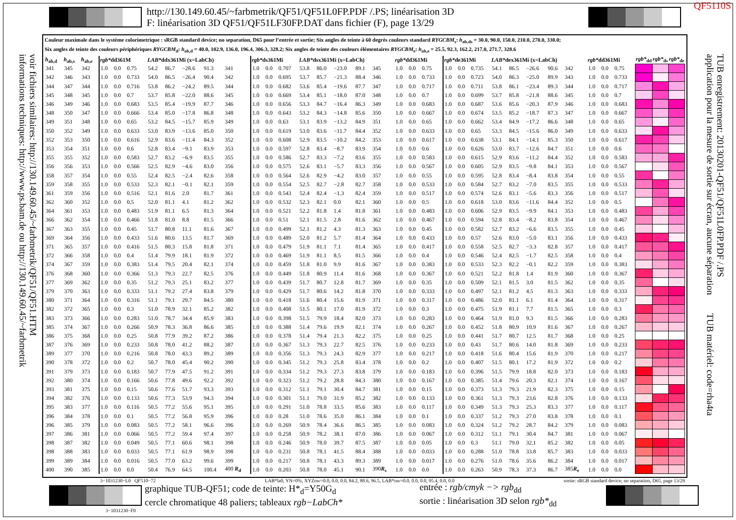http://130.149.60.45/~farbmetrik/QF51/QF51L0FP.PDF /.PS; linéarisation 3D
F: linéarisation 3D QF51/QF51LF30FP.DAT dans fichier (F), page 13/29
QF5110S
voir fichiers similaires: http://130.149.60.45/~farbmetrik/QF51/QF51.HTM
informations techniques: http://www.ps.bam.de ou http://130.149.60.45/~farbmetrik
Couleur maximale dans le système colorimetrique : sRGB standard device; no separation, D65 pour l’entrée et sortie; Six angles de teinte à 60 degrès couleurs standard RYGCBM<sub>s</sub>: h<sub>ab,ds</sub> = 30.0, 90.0, 150.0, 210.0, 270.0, 330.0;
Six angles de teinte des couleurs périphériques RYGCBM<sub>d</sub>: h<sub>ab,d</sub> = 40.0, 102.9, 136.0, 196.4, 306.3, 328.2; Six angles de teinte des couleurs élémentaires RYGCBM<sub>e</sub>: h<sub>ab,e</sub> = 25.5, 92.3, 162.2, 217.0, 271.7, 328.6
| h<sub>ab,d</sub> | h<sub>ab,s</sub> | h<sub>ab,e</sub> | rgb* dd361M | | | LAB* ddx361Mi (x=LabCh) | | | | | rgb* ds361Mi | | | LAB* dsx361Mi (x=LabCh) | | | | | rgb* dd361Mi | | | rgb* de361Mi | | | LAB* dex361Mi (x=LabCh) | | | | | rgb* dd361Mi | | | rgb*<sub>dd</sub> | rgb*<sub>ds</sub> | rgb*<sub>de</sub> |
| --- | --- | --- | --- | --- | --- | --- | --- | --- | --- | --- | --- | --- | --- | --- | --- | --- | --- | --- | --- | --- | --- | --- | --- | --- | --- | --- | --- | --- | --- | --- | --- | --- | --- | --- | --- |
| 341 | 345 | 342 | 1.0 | 0.0 | 0.75 | 54.2 | 86.7 | −28.6 | 91.3 | 341 | 1.0 | 0.0 | 0.707 | 53.8 | 86.0 | −23.0 | 89.1 | 345 | 1.0 | 0.0 | 0.75 | 1.0 | 0.0 | 0.735 | 54.1 | 86.5 | −26.6 | 90.6 | 342 | 1.0 | 0.0 | 0.75 | | | |
| 342 | 346 | 343 | 1.0 | 0.0 | 0.733 | 54.0 | 86.5 | −26.4 | 90.4 | 342 | 1.0 | 0.0 | 0.695 | 53.7 | 85.7 | −21.3 | 88.4 | 346 | 1.0 | 0.0 | 0.733 | 1.0 | 0.0 | 0.723 | 54.0 | 86.3 | −25.0 | 89.9 | 343 | 1.0 | 0.0 | 0.733 | | | |
| 344 | 347 | 344 | 1.0 | 0.0 | 0.716 | 53.8 | 86.2 | −24.2 | 89.5 | 344 | 1.0 | 0.0 | 0.682 | 53.6 | 85.4 | −19.6 | 87.7 | 347 | 1.0 | 0.0 | 0.717 | 1.0 | 0.0 | 0.711 | 53.8 | 86.1 | −23.4 | 89.3 | 344 | 1.0 | 0.0 | 0.717 | | | |
| 345 | 348 | 345 | 1.0 | 0.0 | 0.7 | 53.7 | 85.8 | −22.0 | 88.6 | 345 | 1.0 | 0.0 | 0.669 | 53.4 | 85.1 | −18.0 | 87.0 | 348 | 1.0 | 0.0 | 0.7 | 1.0 | 0.0 | 0.699 | 53.7 | 85.8 | −21.8 | 88.6 | 345 | 1.0 | 0.0 | 0.7 | | | |
| 346 | 349 | 346 | 1.0 | 0.0 | 0.683 | 53.5 | 85.4 | −19.9 | 87.7 | 346 | 1.0 | 0.0 | 0.656 | 53.3 | 84.7 | −16.4 | 86.3 | 349 | 1.0 | 0.0 | 0.683 | 1.0 | 0.0 | 0.687 | 53.6 | 85.6 | −20.3 | 87.9 | 346 | 1.0 | 0.0 | 0.683 | | | |
| 348 | 350 | 347 | 1.0 | 0.0 | 0.666 | 53.4 | 85.0 | −17.8 | 86.8 | 348 | 1.0 | 0.0 | 0.643 | 53.2 | 84.3 | −14.8 | 85.6 | 350 | 1.0 | 0.0 | 0.667 | 1.0 | 0.0 | 0.674 | 53.5 | 85.2 | −18.7 | 87.3 | 347 | 1.0 | 0.0 | 0.667 | | | |
| 349 | 351 | 348 | 1.0 | 0.0 | 0.65 | 53.2 | 84.5 | −15.7 | 85.9 | 349 | 1.0 | 0.0 | 0.63 | 53.1 | 83.9 | −13.2 | 84.9 | 351 | 1.0 | 0.0 | 0.65 | 1.0 | 0.0 | 0.662 | 53.4 | 84.9 | −17.2 | 86.6 | 348 | 1.0 | 0.0 | 0.65 | | | |
| 350 | 352 | 349 | 1.0 | 0.0 | 0.633 | 53.0 | 83.9 | −13.6 | 85.0 | 350 | 1.0 | 0.0 | 0.619 | 53.0 | 83.6 | −11.7 | 84.4 | 352 | 1.0 | 0.0 | 0.633 | 1.0 | 0.0 | 0.65 | 53.3 | 84.5 | −15.6 | 86.0 | 349 | 1.0 | 0.0 | 0.633 | | | |
| 352 | 353 | 350 | 1.0 | 0.0 | 0.616 | 52.9 | 83.6 | −11.4 | 84.3 | 352 | 1.0 | 0.0 | 0.608 | 52.9 | 83.5 | −10.2 | 84.2 | 353 | 1.0 | 0.0 | 0.617 | 1.0 | 0.0 | 0.638 | 53.1 | 84.1 | −14.1 | 85.3 | 350 | 1.0 | 0.0 | 0.617 | | | |
| 353 | 354 | 351 | 1.0 | 0.0 | 0.6 | 52.8 | 83.4 | −9.1 | 83.9 | 353 | 1.0 | 0.0 | 0.597 | 52.8 | 83.4 | −8.7 | 83.9 | 354 | 1.0 | 0.0 | 0.6 | 1.0 | 0.0 | 0.626 | 53.0 | 83.7 | −12.6 | 84.7 | 351 | 1.0 | 0.0 | 0.6 | | | |
| 355 | 355 | 352 | 1.0 | 0.0 | 0.583 | 52.7 | 83.2 | −6.9 | 83.5 | 355 | 1.0 | 0.0 | 0.586 | 52.7 | 83.3 | −7.2 | 83.6 | 355 | 1.0 | 0.0 | 0.583 | 1.0 | 0.0 | 0.615 | 52.9 | 83.6 | −11.2 | 84.4 | 352 | 1.0 | 0.0 | 0.583 | | | |
| 356 | 356 | 353 | 1.0 | 0.0 | 0.566 | 52.5 | 82.9 | −4.6 | 83.0 | 356 | 1.0 | 0.0 | 0.575 | 52.6 | 83.1 | −5.7 | 83.3 | 356 | 1.0 | 0.0 | 0.567 | 1.0 | 0.0 | 0.605 | 52.9 | 83.5 | −9.8 | 84.1 | 353 | 1.0 | 0.0 | 0.567 | | | |
| 358 | 357 | 354 | 1.0 | 0.0 | 0.55 | 52.4 | 82.5 | −2.4 | 82.6 | 358 | 1.0 | 0.0 | 0.564 | 52.6 | 82.9 | −4.2 | 83.0 | 357 | 1.0 | 0.0 | 0.55 | 1.0 | 0.0 | 0.595 | 52.8 | 83.4 | −8.4 | 83.8 | 354 | 1.0 | 0.0 | 0.55 | | | |
| 359 | 358 | 355 | 1.0 | 0.0 | 0.533 | 52.3 | 82.1 | −0.1 | 82.1 | 359 | 1.0 | 0.0 | 0.554 | 52.5 | 82.7 | −2.8 | 82.7 | 358 | 1.0 | 0.0 | 0.533 | 1.0 | 0.0 | 0.584 | 52.7 | 83.2 | −7.0 | 83.5 | 355 | 1.0 | 0.0 | 0.533 | | | |
| 361 | 359 | 356 | 1.0 | 0.0 | 0.516 | 52.1 | 81.6 | 2.0 | 81.7 | 361 | 1.0 | 0.0 | 0.543 | 52.4 | 82.4 | −1.3 | 82.4 | 359 | 1.0 | 0.0 | 0.517 | 1.0 | 0.0 | 0.574 | 52.6 | 83.1 | −5.6 | 83.3 | 356 | 1.0 | 0.0 | 0.517 | | | |
| 362 | 360 | 352 | 1.0 | 0.0 | 0.5 | 52.0 | 81.1 | 4.1 | 81.2 | 362 | 1.0 | 0.0 | 0.532 | 52.3 | 82.1 | 0.0 | 82.1 | 360 | 1.0 | 0.0 | 0.5 | 1.0 | 0.0 | 0.618 | 53.0 | 83.6 | −11.6 | 84.4 | 352 | 1.0 | 0.0 | 0.5 | | | |
| 364 | 361 | 353 | 1.0 | 0.0 | 0.483 | 51.9 | 81.1 | 6.5 | 81.3 | 364 | 1.0 | 0.0 | 0.521 | 52.2 | 81.8 | 1.4 | 81.8 | 361 | 1.0 | 0.0 | 0.483 | 1.0 | 0.0 | 0.606 | 52.9 | 83.5 | −9.9 | 84.1 | 353 | 1.0 | 0.0 | 0.483 | | | |
| 366 | 362 | 354 | 1.0 | 0.0 | 0.466 | 51.8 | 81.0 | 8.8 | 81.5 | 366 | 1.0 | 0.0 | 0.51 | 52.1 | 81.5 | 2.8 | 81.6 | 362 | 1.0 | 0.0 | 0.467 | 1.0 | 0.0 | 0.594 | 52.8 | 83.4 | −8.2 | 83.8 | 354 | 1.0 | 0.0 | 0.467 | | | |
| 367 | 363 | 355 | 1.0 | 0.0 | 0.45 | 51.7 | 80.8 | 11.1 | 81.6 | 367 | 1.0 | 0.0 | 0.499 | 52.1 | 81.2 | 4.3 | 81.3 | 363 | 1.0 | 0.0 | 0.45 | 1.0 | 0.0 | 0.582 | 52.7 | 83.2 | −6.6 | 83.5 | 355 | 1.0 | 0.0 | 0.45 | | | |
| 369 | 364 | 356 | 1.0 | 0.0 | 0.433 | 51.6 | 80.6 | 13.5 | 81.7 | 369 | 1.0 | 0.0 | 0.489 | 52.0 | 81.2 | 5.7 | 81.4 | 364 | 1.0 | 0.0 | 0.433 | 1.0 | 0.0 | 0.57 | 52.6 | 83.0 | −5.0 | 83.1 | 356 | 1.0 | 0.0 | 0.433 | | | |
| 371 | 365 | 357 | 1.0 | 0.0 | 0.416 | 51.5 | 80.3 | 15.8 | 81.8 | 371 | 1.0 | 0.0 | 0.479 | 51.9 | 81.1 | 7.1 | 81.4 | 365 | 1.0 | 0.0 | 0.417 | 1.0 | 0.0 | 0.558 | 52.5 | 82.7 | −3.3 | 82.8 | 357 | 1.0 | 0.0 | 0.417 | | | |
| 372 | 366 | 358 | 1.0 | 0.0 | 0.4 | 51.4 | 79.9 | 18.1 | 81.9 | 372 | 1.0 | 0.0 | 0.469 | 51.9 | 81.1 | 8.5 | 81.5 | 366 | 1.0 | 0.0 | 0.4 | 1.0 | 0.0 | 0.546 | 52.4 | 82.5 | −1.7 | 82.5 | 358 | 1.0 | 0.0 | 0.4 | | | |
| 374 | 367 | 359 | 1.0 | 0.0 | 0.383 | 51.4 | 79.5 | 20.4 | 82.1 | 374 | 1.0 | 0.0 | 0.459 | 51.8 | 81.0 | 9.9 | 81.6 | 367 | 1.0 | 0.0 | 0.383 | 1.0 | 0.0 | 0.533 | 52.3 | 82.2 | −0.1 | 82.2 | 359 | 1.0 | 0.0 | 0.383 | | | |
| 376 | 368 | 360 | 1.0 | 0.0 | 0.366 | 51.3 | 79.3 | 22.7 | 82.5 | 376 | 1.0 | 0.0 | 0.449 | 51.8 | 80.9 | 11.4 | 81.6 | 368 | 1.0 | 0.0 | 0.367 | 1.0 | 0.0 | 0.521 | 52.2 | 81.8 | 1.4 | 81.9 | 360 | 1.0 | 0.0 | 0.367 | | | |
| 377 | 369 | 362 | 1.0 | 0.0 | 0.35 | 51.2 | 79.3 | 25.1 | 83.2 | 377 | 1.0 | 0.0 | 0.439 | 51.7 | 80.7 | 12.8 | 81.7 | 369 | 1.0 | 0.0 | 0.35 | 1.0 | 0.0 | 0.509 | 52.1 | 81.5 | 3.0 | 81.5 | 362 | 1.0 | 0.0 | 0.35 | | | |
| 379 | 370 | 363 | 1.0 | 0.0 | 0.333 | 51.1 | 79.2 | 27.4 | 83.8 | 379 | 1.0 | 0.0 | 0.429 | 51.7 | 80.6 | 14.2 | 81.8 | 370 | 1.0 | 0.0 | 0.333 | 1.0 | 0.0 | 0.497 | 52.1 | 81.2 | 4.5 | 81.3 | 363 | 1.0 | 0.0 | 0.333 | | | |
| 380 | 371 | 364 | 1.0 | 0.0 | 0.316 | 51.1 | 79.1 | 29.7 | 84.5 | 380 | 1.0 | 0.0 | 0.418 | 51.6 | 80.4 | 15.6 | 81.9 | 371 | 1.0 | 0.0 | 0.317 | 1.0 | 0.0 | 0.486 | 52.0 | 81.1 | 6.1 | 81.4 | 364 | 1.0 | 0.0 | 0.317 | | | |
| 382 | 372 | 365 | 1.0 | 0.0 | 0.3 | 51.0 | 78.9 | 32.1 | 85.2 | 382 | 1.0 | 0.0 | 0.408 | 51.5 | 80.1 | 17.0 | 81.9 | 372 | 1.0 | 0.0 | 0.3 | 1.0 | 0.0 | 0.475 | 51.9 | 81.1 | 7.7 | 81.5 | 365 | 1.0 | 0.0 | 0.3 | | | |
| 383 | 373 | 366 | 1.0 | 0.0 | 0.283 | 51.0 | 78.7 | 34.4 | 85.9 | 383 | 1.0 | 0.0 | 0.398 | 51.5 | 79.9 | 18.4 | 82.0 | 373 | 1.0 | 0.0 | 0.283 | 1.0 | 0.0 | 0.464 | 51.9 | 81.0 | 9.3 | 81.5 | 366 | 1.0 | 0.0 | 0.283 | | | |
| 385 | 374 | 367 | 1.0 | 0.0 | 0.266 | 50.9 | 78.3 | 36.8 | 86.6 | 385 | 1.0 | 0.0 | 0.388 | 51.4 | 79.6 | 19.9 | 82.1 | 374 | 1.0 | 0.0 | 0.267 | 1.0 | 0.0 | 0.452 | 51.8 | 80.9 | 10.9 | 81.6 | 367 | 1.0 | 0.0 | 0.267 | | | |
| 386 | 375 | 368 | 1.0 | 0.0 | 0.25 | 50.8 | 77.9 | 39.2 | 87.2 | 386 | 1.0 | 0.0 | 0.378 | 51.4 | 79.4 | 21.3 | 82.2 | 375 | 1.0 | 0.0 | 0.25 | 1.0 | 0.0 | 0.441 | 51.7 | 80.7 | 12.5 | 81.7 | 368 | 1.0 | 0.0 | 0.25 | | | |
| 387 | 376 | 369 | 1.0 | 0.0 | 0.233 | 50.8 | 78.0 | 41.2 | 88.2 | 387 | 1.0 | 0.0 | 0.367 | 51.3 | 79.3 | 22.7 | 82.5 | 376 | 1.0 | 0.0 | 0.233 | 1.0 | 0.0 | 0.43 | 51.7 | 80.6 | 14.0 | 81.8 | 369 | 1.0 | 0.0 | 0.233 | | | |
| 389 | 377 | 370 | 1.0 | 0.0 | 0.216 | 50.8 | 78.0 | 43.3 | 89.2 | 389 | 1.0 | 0.0 | 0.356 | 51.3 | 79.3 | 24.3 | 82.9 | 377 | 1.0 | 0.0 | 0.217 | 1.0 | 0.0 | 0.418 | 51.6 | 80.4 | 15.6 | 81.9 | 370 | 1.0 | 0.0 | 0.217 | | | |
| 390 | 378 | 372 | 1.0 | 0.0 | 0.2 | 50.7 | 78.0 | 45.4 | 90.2 | 390 | 1.0 | 0.0 | 0.345 | 51.2 | 79.3 | 25.8 | 83.4 | 378 | 1.0 | 0.0 | 0.2 | 1.0 | 0.0 | 0.407 | 51.5 | 80.1 | 17.2 | 81.9 | 372 | 1.0 | 0.0 | 0.2 | | | |
| 391 | 379 | 373 | 1.0 | 0.0 | 0.183 | 50.7 | 77.9 | 47.5 | 91.2 | 391 | 1.0 | 0.0 | 0.334 | 51.2 | 79.3 | 27.3 | 83.8 | 379 | 1.0 | 0.0 | 0.183 | 1.0 | 0.0 | 0.396 | 51.5 | 79.9 | 18.8 | 82.0 | 373 | 1.0 | 0.0 | 0.183 | | | |
| 392 | 380 | 374 | 1.0 | 0.0 | 0.166 | 50.6 | 77.8 | 49.6 | 92.2 | 392 | 1.0 | 0.0 | 0.323 | 51.2 | 79.2 | 28.8 | 84.3 | 380 | 1.0 | 0.0 | 0.167 | 1.0 | 0.0 | 0.385 | 51.4 | 79.6 | 20.3 | 82.1 | 374 | 1.0 | 0.0 | 0.167 | | | |
| 393 | 381 | 375 | 1.0 | 0.0 | 0.15 | 50.6 | 77.6 | 51.7 | 93.3 | 393 | 1.0 | 0.0 | 0.312 | 51.1 | 79.1 | 30.4 | 84.7 | 381 | 1.0 | 0.0 | 0.15 | 1.0 | 0.0 | 0.373 | 51.3 | 79.3 | 21.9 | 82.3 | 375 | 1.0 | 0.0 | 0.15 | | | |
| 394 | 382 | 376 | 1.0 | 0.0 | 0.133 | 50.6 | 77.3 | 53.9 | 94.3 | 394 | 1.0 | 0.0 | 0.301 | 51.1 | 79.0 | 31.9 | 85.2 | 382 | 1.0 | 0.0 | 0.133 | 1.0 | 0.0 | 0.361 | 51.3 | 79.3 | 23.6 | 82.8 | 376 | 1.0 | 0.0 | 0.133 | | | |
| 395 | 383 | 377 | 1.0 | 0.0 | 0.116 | 50.5 | 77.2 | 55.6 | 95.1 | 395 | 1.0 | 0.0 | 0.291 | 51.0 | 78.8 | 33.5 | 85.6 | 383 | 1.0 | 0.0 | 0.117 | 1.0 | 0.0 | 0.349 | 51.3 | 79.3 | 25.3 | 83.3 | 377 | 1.0 | 0.0 | 0.117 | | | |
| 396 | 384 | 378 | 1.0 | 0.0 | 0.1 | 50.5 | 77.2 | 56.8 | 95.9 | 396 | 1.0 | 0.0 | 0.28 | 51.0 | 78.6 | 35.0 | 86.1 | 384 | 1.0 | 0.0 | 0.1 | 1.0 | 0.0 | 0.337 | 51.2 | 79.3 | 27.0 | 83.8 | 378 | 1.0 | 0.0 | 0.1 | | | |
| 396 | 385 | 379 | 1.0 | 0.0 | 0.083 | 50.5 | 77.2 | 58.1 | 96.6 | 396 | 1.0 | 0.0 | 0.269 | 50.9 | 78.4 | 36.6 | 86.5 | 385 | 1.0 | 0.0 | 0.083 | 1.0 | 0.0 | 0.324 | 51.2 | 79.2 | 28.7 | 84.2 | 379 | 1.0 | 0.0 | 0.083 | | | |
| 397 | 386 | 381 | 1.0 | 0.0 | 0.066 | 50.5 | 77.2 | 59.4 | 97.4 | 397 | 1.0 | 0.0 | 0.258 | 50.9 | 78.2 | 38.1 | 87.0 | 386 | 1.0 | 0.0 | 0.067 | 1.0 | 0.0 | 0.312 | 51.1 | 79.1 | 30.4 | 84.7 | 381 | 1.0 | 0.0 | 0.067 | | | |
| 398 | 387 | 382 | 1.0 | 0.0 | 0.049 | 50.5 | 77.1 | 60.6 | 98.1 | 398 | 1.0 | 0.0 | 0.246 | 50.9 | 78.0 | 39.7 | 87.5 | 387 | 1.0 | 0.0 | 0.05 | 1.0 | 0.0 | 0.3 | 51.1 | 79.0 | 32.1 | 85.2 | 382 | 1.0 | 0.0 | 0.05 | | | |
| 398 | 388 | 383 | 1.0 | 0.0 | 0.033 | 50.5 | 77.1 | 61.9 | 98.9 | 398 | 1.0 | 0.0 | 0.231 | 50.8 | 78.1 | 41.5 | 88.4 | 388 | 1.0 | 0.0 | 0.033 | 1.0 | 0.0 | 0.288 | 51.0 | 78.8 | 33.8 | 85.7 | 383 | 1.0 | 0.0 | 0.033 | | | |
| 399 | 389 | 384 | 1.0 | 0.0 | 0.016 | 50.5 | 77.0 | 63.2 | 99.6 | 399 | 1.0 | 0.0 | 0.217 | 50.8 | 78.1 | 43.3 | 89.3 | 389 | 1.0 | 0.0 | 0.017 | 1.0 | 0.0 | 0.276 | 51.0 | 78.6 | 35.6 | 86.2 | 384 | 1.0 | 0.0 | 0.017 | | | |
| 400 | 390 | 385 | 1.0 | 0.0 | 0.0 | 50.4 | 76.9 | 64.5 | 100.4 | 400 R<sub>d</sub> | 1.0 | 0.0 | 0.203 | 50.8 | 78.0 | 45.1 | 90.1 | 390 R<sub>s</sub> | 1.0 | 0.0 | 0.0 | 1.0 | 0.0 | 0.263 | 50.9 | 78.3 | 37.3 | 86.7 | 385 R<sub>e</sub> | 1.0 | 0.0 | 0.0 | | | |
TUB enregistrement: 20130201-QF51/QF51L0FP.PDF /.PS
application pour la mesure de sortie sur écran, aucune séparation TUB matériel: code=rha4ta
3−1031230−L0 QF510−72 LAB*la0, YN=0%, XYZnw=0.0, 0.0, 0.0, 84.2, 88.6, 96.5, LAB*nw=0.0, 0.0, 0.0, 95.4, 0.0, 0.0 sortie: sRGB standard device; no separation, D65, page 13/29
graphique TUB-QF51; code de teinte: H*<sub>d</sub>=Y50G<sub>d</sub>
cercle chromatique 48 paliers; tableaux rgb−LabCh*
entrée : rgb/cmyk −> rgb<sub>dd</sub>
sortie : linéarisation 3D selon rgb*<sub>dd</sub>
3−1031230−F0